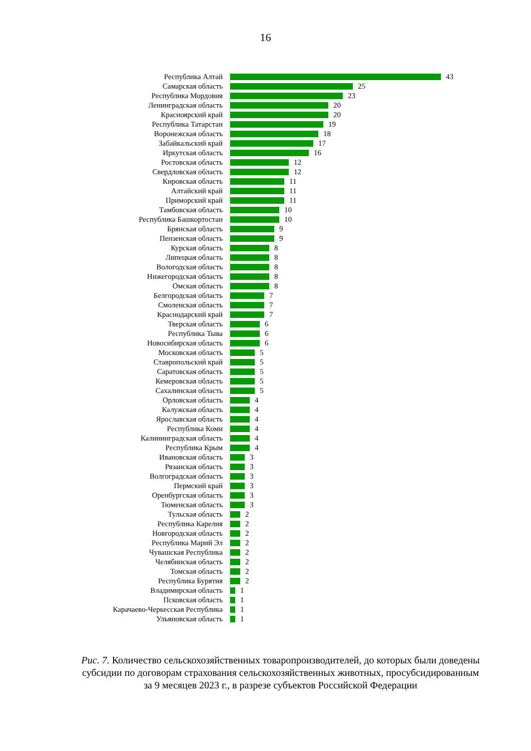16
Республика Алтай 43
Самарская область 25
Республика Мордовия 23
Ленинградская область 20
Красноярский край 20
Республика Татарстан 19
Воронежская область 18
Забайкальский край 17
Иркутская область 16
Ростовская область 12
Свердловская область 12
Кировская область 11
Алтайский край 11
Приморский край 11
Тамбовская область 10
Республика Башкортостан 10
Брянская область 9
Пензенская область 9
Курская область 8
Липецкая область 8
Вологодская область 8
Нижегородская область 8
Омская область 8
Белгородская область 7
Смоленская область 7
Краснодарский край 7
Тверская область 6
Республика Тыва 6
Новосибирская область 6
Московская область 5
Ставропольский край 5
Саратовская область 5
Кемеровская область 5
Сахалинская область 5
Орловская область 4
Калужская область 4
Ярославская область 4
Республика Коми 4
Калининградская область 4
Республика Крым 4
Ивановская область 3
Рязанская область 3
Волгоградская область 3
Пермский край 3
Оренбургская область 3
Тюменская область 3
Тульская область 2
Республика Карелия 2
Новгородская область 2
Республика Марий Эл 2
Чувашская Республика 2
Челябинская область 2
Томская область 2
Республика Бурятия 2
Владимирская область 1
Псковская область 1
Карачаево-Черкесская Республика 1
Ульяновская область 1
Рис. 7. Количество сельскохозяйственных товаропроизводителей, до которых были доведены субсидии по договорам страхования сельскохозяйственных животных, просубсидированным за 9 месяцев 2023 г., в разрезе субъектов Российской Федерации